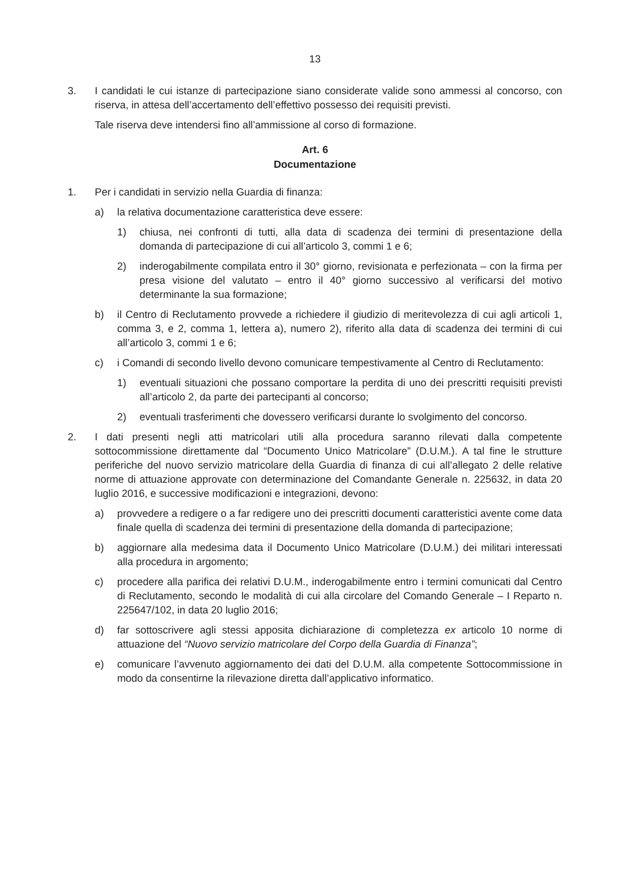13
3. I candidati le cui istanze di partecipazione siano considerate valide sono ammessi al concorso, con riserva, in attesa dell’accertamento dell’effettivo possesso dei requisiti previsti.
Tale riserva deve intendersi fino all’ammissione al corso di formazione.
Art. 6
Documentazione
1. Per i candidati in servizio nella Guardia di finanza:
a) la relativa documentazione caratteristica deve essere:
1) chiusa, nei confronti di tutti, alla data di scadenza dei termini di presentazione della domanda di partecipazione di cui all’articolo 3, commi 1 e 6;
2) inderogabilmente compilata entro il 30° giorno, revisionata e perfezionata – con la firma per presa visione del valutato – entro il 40° giorno successivo al verificarsi del motivo determinante la sua formazione;
b) il Centro di Reclutamento provvede a richiedere il giudizio di meritevolezza di cui agli articoli 1, comma 3, e 2, comma 1, lettera a), numero 2), riferito alla data di scadenza dei termini di cui all’articolo 3, commi 1 e 6;
c) i Comandi di secondo livello devono comunicare tempestivamente al Centro di Reclutamento:
1) eventuali situazioni che possano comportare la perdita di uno dei prescritti requisiti previsti all’articolo 2, da parte dei partecipanti al concorso;
2) eventuali trasferimenti che dovessero verificarsi durante lo svolgimento del concorso.
2. I dati presenti negli atti matricolari utili alla procedura saranno rilevati dalla competente sottocommissione direttamente dal “Documento Unico Matricolare” (D.U.M.). A tal fine le strutture periferiche del nuovo servizio matricolare della Guardia di finanza di cui all’allegato 2 delle relative norme di attuazione approvate con determinazione del Comandante Generale n. 225632, in data 20 luglio 2016, e successive modificazioni e integrazioni, devono:
a) provvedere a redigere o a far redigere uno dei prescritti documenti caratteristici avente come data finale quella di scadenza dei termini di presentazione della domanda di partecipazione;
b) aggiornare alla medesima data il Documento Unico Matricolare (D.U.M.) dei militari interessati alla procedura in argomento;
c) procedere alla parifica dei relativi D.U.M., inderogabilmente entro i termini comunicati dal Centro di Reclutamento, secondo le modalità di cui alla circolare del Comando Generale – I Reparto n. 225647/102, in data 20 luglio 2016;
d) far sottoscrivere agli stessi apposita dichiarazione di completezza ex articolo 10 norme di attuazione del “Nuovo servizio matricolare del Corpo della Guardia di Finanza”;
e) comunicare l’avvenuto aggiornamento dei dati del D.U.M. alla competente Sottocommissione in modo da consentirne la rilevazione diretta dall’applicativo informatico.